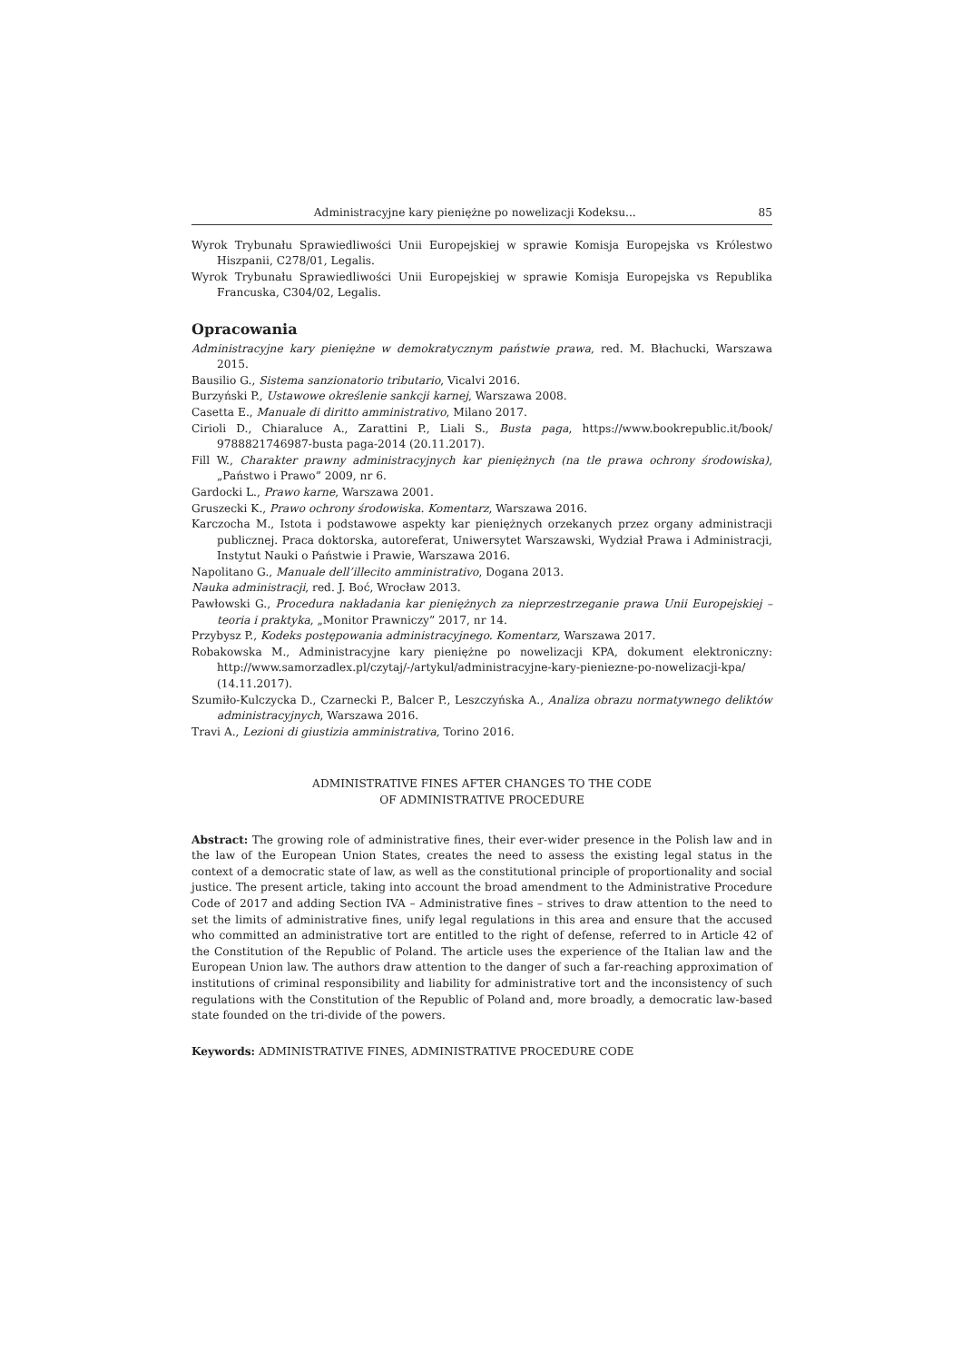Administracyjne kary pieniężne po nowelizacji Kodeksu... 85
Wyrok Trybunału Sprawiedliwości Unii Europejskiej w sprawie Komisja Europejska vs Królestwo Hiszpanii, C278/01, Legalis.
Wyrok Trybunału Sprawiedliwości Unii Europejskiej w sprawie Komisja Europejska vs Republika Francuska, C304/02, Legalis.
Opracowania
Administracyjne kary pieniężne w demokratycznym państwie prawa, red. M. Błachucki, Warszawa 2015.
Bausilio G., Sistema sanzionatorio tributario, Vicalvi 2016.
Burzyński P., Ustawowe określenie sankcji karnej, Warszawa 2008.
Casetta E., Manuale di diritto amministrativo, Milano 2017.
Cirioli D., Chiaraluce A., Zarattini P., Liali S., Busta paga, https://www.bookrepublic.it/book/ 9788821746987-busta paga-2014 (20.11.2017).
Fill W., Charakter prawny administracyjnych kar pieniężnych (na tle prawa ochrony środowiska), „Państwo i Prawo” 2009, nr 6.
Gardocki L., Prawo karne, Warszawa 2001.
Gruszecki K., Prawo ochrony środowiska. Komentarz, Warszawa 2016.
Karczocha M., Istota i podstawowe aspekty kar pieniężnych orzekanych przez organy administracji publicznej. Praca doktorska, autoreferat, Uniwersytet Warszawski, Wydział Prawa i Administracji, Instytut Nauki o Państwie i Prawie, Warszawa 2016.
Napolitano G., Manuale dell’illecito amministrativo, Dogana 2013.
Nauka administracji, red. J. Boć, Wrocław 2013.
Pawłowski G., Procedura nakładania kar pieniężnych za nieprzestrzeganie prawa Unii Europejskiej – teoria i praktyka, „Monitor Prawniczy” 2017, nr 14.
Przybysz P., Kodeks postępowania administracyjnego. Komentarz, Warszawa 2017.
Robakowska M., Administracyjne kary pieniężne po nowelizacji KPA, dokument elektroniczny: http://www.samorzadlex.pl/czytaj/-/artykul/administracyjne-kary-pieniezne-po-nowelizacji-kpa/ (14.11.2017).
Szumiło-Kulczycka D., Czarnecki P., Balcer P., Leszczyńska A., Analiza obrazu normatywnego deliktów administracyjnych, Warszawa 2016.
Travi A., Lezioni di giustizia amministrativa, Torino 2016.
ADMINISTRATIVE FINES AFTER CHANGES TO THE CODE
OF ADMINISTRATIVE PROCEDURE
Abstract: The growing role of administrative fines, their ever-wider presence in the Polish law and in the law of the European Union States, creates the need to assess the existing legal status in the context of a democratic state of law, as well as the constitutional principle of proportionality and social justice. The present article, taking into account the broad amendment to the Administrative Procedure Code of 2017 and adding Section IVA – Administrative fines – strives to draw attention to the need to set the limits of administrative fines, unify legal regulations in this area and ensure that the accused who committed an administrative tort are entitled to the right of defense, referred to in Article 42 of the Constitution of the Republic of Poland. The article uses the experience of the Italian law and the European Union law. The authors draw attention to the danger of such a far-reaching approximation of institutions of criminal responsibility and liability for administrative tort and the inconsistency of such regulations with the Constitution of the Republic of Poland and, more broadly, a democratic law-based state founded on the tri-divide of the powers.
Keywords: ADMINISTRATIVE FINES, ADMINISTRATIVE PROCEDURE CODE